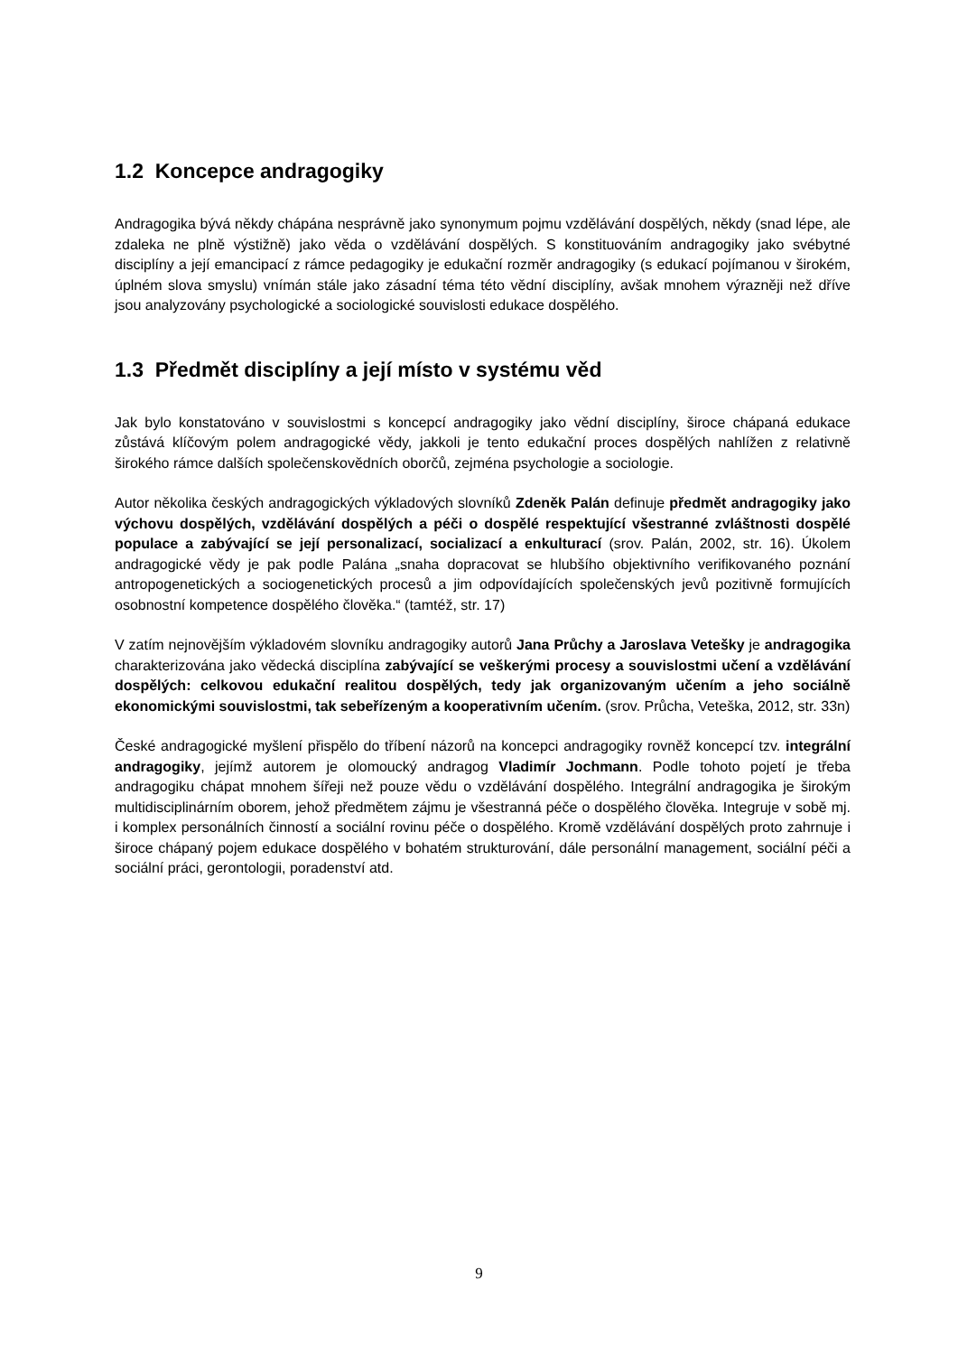1.2 Koncepce andragogiky
Andragogika bývá někdy chápána nesprávně jako synonymum pojmu vzdělávání dospělých, někdy (snad lépe, ale zdaleka ne plně výstižně) jako věda o vzdělávání dospělých. S konstituováním andragogiky jako svébytné disciplíny a její emancipací z rámce pedagogiky je edukační rozměr andragogiky (s edukací pojímanou v širokém, úplném slova smyslu) vnímán stále jako zásadní téma této vědní disciplíny, avšak mnohem výrazněji než dříve jsou analyzovány psychologické a sociologické souvislosti edukace dospělého.
1.3 Předmět disciplíny a její místo v systému věd
Jak bylo konstatováno v souvislostmi s koncepcí andragogiky jako vědní disciplíny, široce chápaná edukace zůstává klíčovým polem andragogické vědy, jakkoli je tento edukační proces dospělých nahlížen z relativně širokého rámce dalších společenskovědních oborčů, zejména psychologie a sociologie.
Autor několika českých andragogických výkladových slovníků Zdeněk Palán definuje předmět andragogiky jako výchovu dospělých, vzdělávání dospělých a péči o dospělé respektující všestranné zvláštnosti dospělé populace a zabývající se její personalizací, socializací a enkulturací (srov. Palán, 2002, str. 16). Úkolem andragogické vědy je pak podle Palána „snaha dopracovat se hlubšího objektivního verifikovaného poznání antropogenetických a sociogenetických procesů a jim odpovídajících společenských jevů pozitivně formujících osobnostní kompetence dospělého člověka.“ (tamtéž, str. 17)
V zatím nejnovějším výkladovém slovníku andragogiky autorů Jana Průchy a Jaroslava Vetešky je andragogika charakterizována jako vědecká disciplína zabývající se veškerými procesy a souvislostmi učení a vzdělávání dospělých: celkovou edukační realitou dospělých, tedy jak organizovaným učením a jeho sociálně ekonomickými souvislostmi, tak sebeřízeným a kooperativním učením. (srov. Průcha, Veteška, 2012, str. 33n)
České andragogické myšlení přispělo do tříbení názorů na koncepci andragogiky rovněž koncepcí tzv. integrální andragogiky, jejímž autorem je olomoucký andragog Vladimír Jochmann. Podle tohoto pojetí je třeba andragogiku chápat mnohem šířeji než pouze vědu o vzdělávání dospělého. Integrální andragogika je širokým multidisciplinárním oborem, jehož předmětem zájmu je všestranná péče o dospělého člověka. Integruje v sobě mj. i komplex personálních činností a sociální rovinu péče o dospělého. Kromě vzdělávání dospělých proto zahrnuje i široce chápaný pojem edukace dospělého v bohatém strukturování, dále personální management, sociální péči a sociální práci, gerontologii, poradenství atd.
9